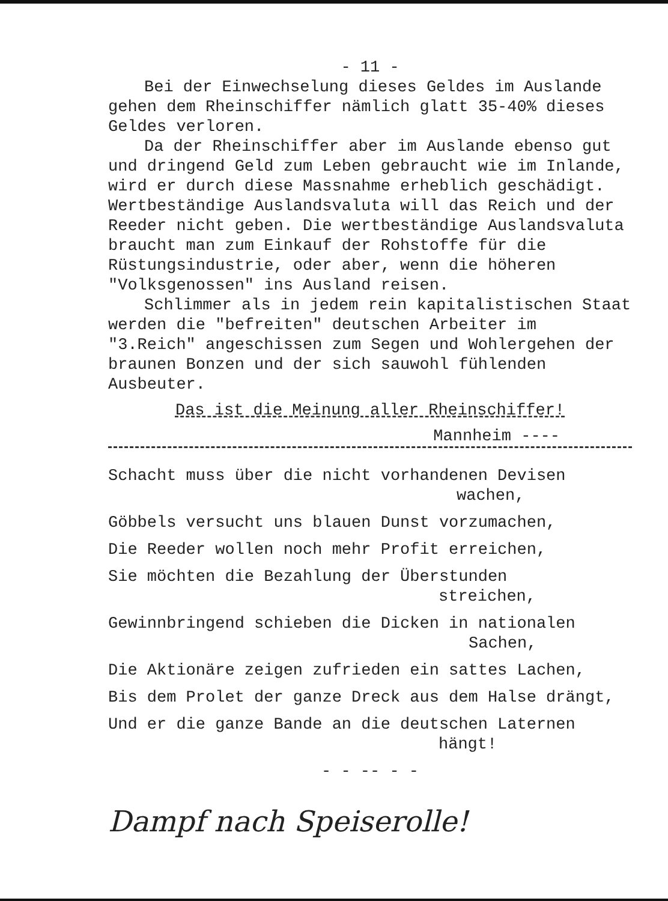- 11 -
Bei der Einwechselung dieses Geldes im Auslande gehen dem Rheinschiffer nämlich glatt 35-40% dieses Geldes verloren.
Da der Rheinschiffer aber im Auslande ebenso gut und dringend Geld zum Leben gebraucht wie im Inlande, wird er durch diese Massnahme erheblich geschädigt. Wertbeständige Auslandsvaluta will das Reich und der Reeder nicht geben. Die wertbeständige Auslandsvaluta braucht man zum Einkauf der Rohstoffe für die Rüstungsindustrie, oder aber, wenn die höheren "Volksgenossen" ins Ausland reisen.
Schlimmer als in jedem rein kapitalistischen Staat werden die "befreiten" deutschen Arbeiter im "3.Reich" angeschissen zum Segen und Wohlergehen der braunen Bonzen und der sich sauwohl fühlenden Ausbeuter.
Das ist die Meinung aller Rheinschiffer!
Mannheim ----
Schacht muss über die nicht vorhandenen Devisen
wachen,
Göbbels versucht uns blauen Dunst vorzumachen,
Die Reeder wollen noch mehr Profit erreichen,
Sie möchten die Bezahlung der Überstunden
streichen,
Gewinnbringend schieben die Dicken in nationalen
Sachen,
Die Aktionäre zeigen zufrieden ein sattes Lachen,
Bis dem Prolet der ganze Dreck aus dem Halse drängt,
Und er die ganze Bande an die deutschen Laternen
hängt!
- - -- - -
Dampf nach Speiserolle!